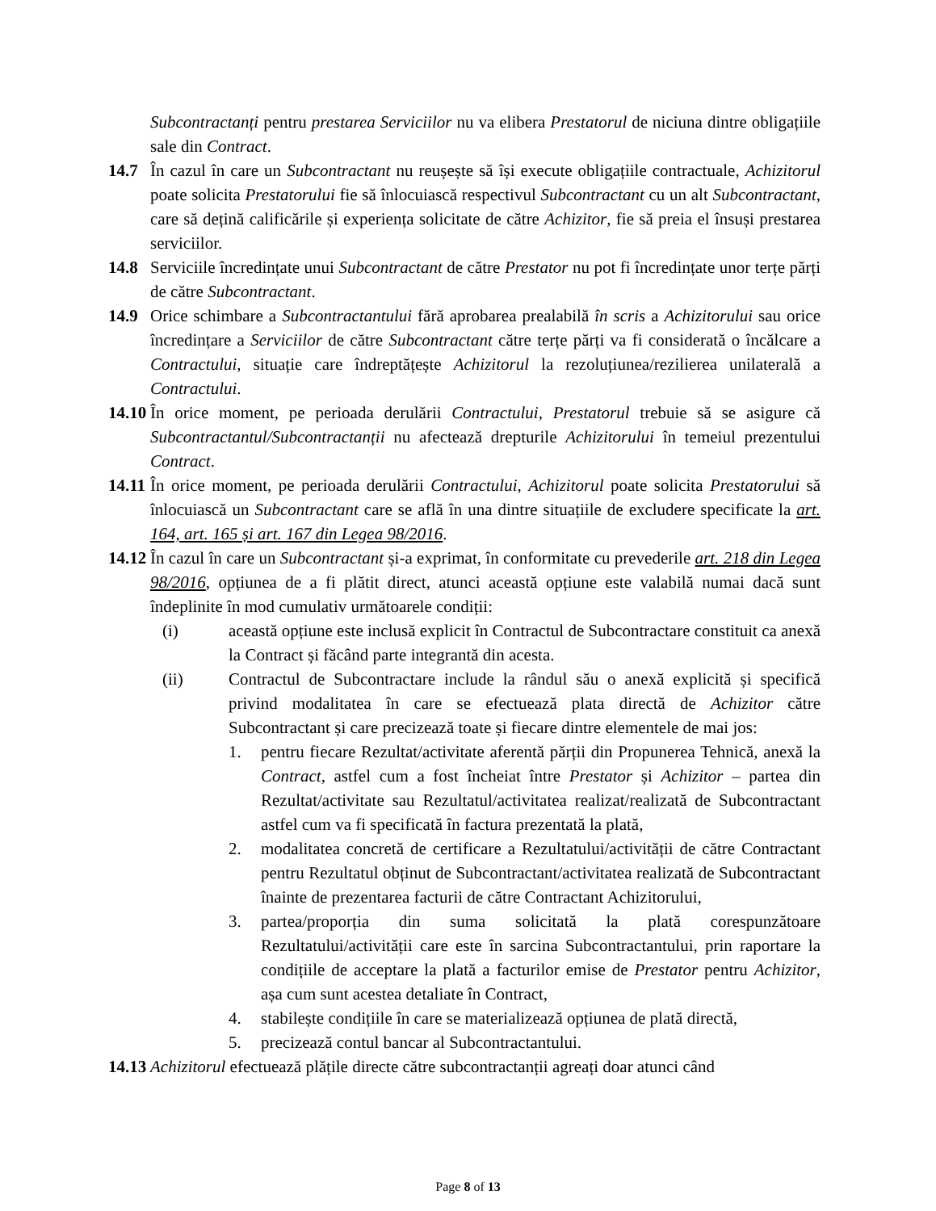Subcontractanți pentru prestarea Serviciilor nu va elibera Prestatorul de niciuna dintre obligațiile sale din Contract.
14.7 În cazul în care un Subcontractant nu reușește să își execute obligațiile contractuale, Achizitorul poate solicita Prestatorului fie să înlocuiască respectivul Subcontractant cu un alt Subcontractant, care să dețină calificările și experiența solicitate de către Achizitor, fie să preia el însuși prestarea serviciilor.
14.8 Serviciile încredințate unui Subcontractant de către Prestator nu pot fi încredințate unor terțe părți de către Subcontractant.
14.9 Orice schimbare a Subcontractantului fără aprobarea prealabilă în scris a Achizitorului sau orice încredințare a Serviciilor de către Subcontractant către terțe părți va fi considerată o încălcare a Contractului, situație care îndreptățește Achizitorul la rezoluțiunea/rezilierea unilaterală a Contractului.
14.10 În orice moment, pe perioada derulării Contractului, Prestatorul trebuie să se asigure că Subcontractantul/Subcontractanții nu afectează drepturile Achizitorului în temeiul prezentului Contract.
14.11 În orice moment, pe perioada derulării Contractului, Achizitorul poate solicita Prestatorului să înlocuiască un Subcontractant care se află în una dintre situațiile de excludere specificate la art. 164, art. 165 și art. 167 din Legea 98/2016.
14.12 În cazul în care un Subcontractant și-a exprimat, în conformitate cu prevederile art. 218 din Legea 98/2016, opțiunea de a fi plătit direct, atunci această opțiune este valabilă numai dacă sunt îndeplinite în mod cumulativ următoarele condiții:
(i) această opțiune este inclusă explicit în Contractul de Subcontractare constituit ca anexă la Contract și făcând parte integrantă din acesta.
(ii) Contractul de Subcontractare include la rândul său o anexă explicită și specifică privind modalitatea în care se efectuează plata directă de Achizitor către Subcontractant și care precizează toate și fiecare dintre elementele de mai jos:
1. pentru fiecare Rezultat/activitate aferentă părții din Propunerea Tehnică, anexă la Contract, astfel cum a fost încheiat între Prestator și Achizitor – partea din Rezultat/activitate sau Rezultatul/activitatea realizat/realizată de Subcontractant astfel cum va fi specificată în factura prezentată la plată,
2. modalitatea concretă de certificare a Rezultatului/activității de către Contractant pentru Rezultatul obținut de Subcontractant/activitatea realizată de Subcontractant înainte de prezentarea facturii de către Contractant Achizitorului,
3. partea/proporția din suma solicitată la plată corespunzătoare Rezultatului/activității care este în sarcina Subcontractantului, prin raportare la condițiile de acceptare la plată a facturilor emise de Prestator pentru Achizitor, așa cum sunt acestea detaliate în Contract,
4. stabilește condițiile în care se materializează opțiunea de plată directă,
5. precizează contul bancar al Subcontractantului.
14.13 Achizitorul efectuează plățile directe către subcontractanții agreați doar atunci când
Page 8 of 13